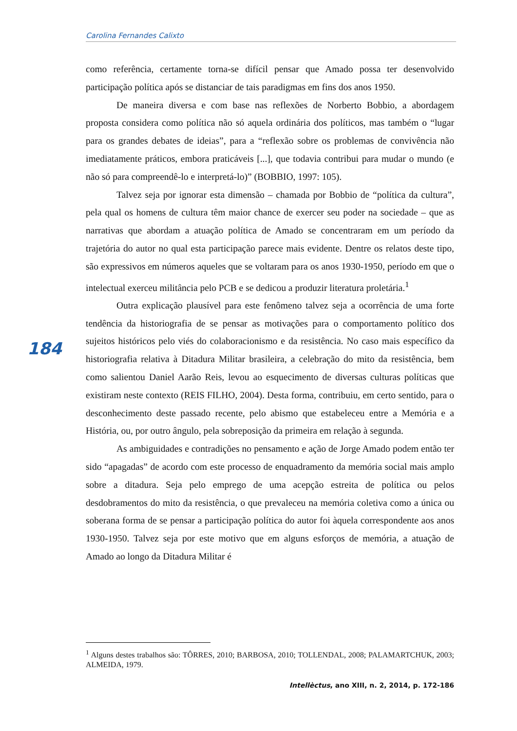Carolina Fernandes Calixto
como referência, certamente torna-se difícil pensar que Amado possa ter desenvolvido participação política após se distanciar de tais paradigmas em fins dos anos 1950.
De maneira diversa e com base nas reflexões de Norberto Bobbio, a abordagem proposta considera como política não só aquela ordinária dos políticos, mas também o “lugar para os grandes debates de ideias”, para a “reflexão sobre os problemas de convivência não imediatamente práticos, embora praticáveis [...], que todavia contribui para mudar o mundo (e não só para compreendê-lo e interpretá-lo)” (BOBBIO, 1997: 105).
Talvez seja por ignorar esta dimensão – chamada por Bobbio de “política da cultura”, pela qual os homens de cultura têm maior chance de exercer seu poder na sociedade – que as narrativas que abordam a atuação política de Amado se concentraram em um período da trajetória do autor no qual esta participação parece mais evidente. Dentre os relatos deste tipo, são expressivos em números aqueles que se voltaram para os anos 1930-1950, período em que o intelectual exerceu militância pelo PCB e se dedicou a produzir literatura proletária.<sup>1</sup>
Outra explicação plausível para este fenômeno talvez seja a ocorrência de uma forte tendência da historiografia de se pensar as motivações para o comportamento político dos sujeitos históricos pelo viés do colaboracionismo e da resistência. No caso mais específico da historiografia relativa à Ditadura Militar brasileira, a celebração do mito da resistência, bem como salientou Daniel Aarão Reis, levou ao esquecimento de diversas culturas políticas que existiram neste contexto (REIS FILHO, 2004). Desta forma, contribuiu, em certo sentido, para o desconhecimento deste passado recente, pelo abismo que estabeleceu entre a Memória e a História, ou, por outro ângulo, pela sobreposição da primeira em relação à segunda.
As ambiguidades e contradições no pensamento e ação de Jorge Amado podem então ter sido “apagadas” de acordo com este processo de enquadramento da memória social mais amplo sobre a ditadura. Seja pelo emprego de uma acepção estreita de política ou pelos desdobramentos do mito da resistência, o que prevaleceu na memória coletiva como a única ou soberana forma de se pensar a participação política do autor foi àquela correspondente aos anos 1930-1950. Talvez seja por este motivo que em alguns esforços de memória, a atuação de Amado ao longo da Ditadura Militar é
184
<sup>1</sup> Alguns destes trabalhos são: TÔRRES, 2010; BARBOSA, 2010; TOLLENDAL, 2008; PALAMARTCHUK, 2003; ALMEIDA, 1979.
Intellèctus, ano XIII, n. 2, 2014, p. 172-186